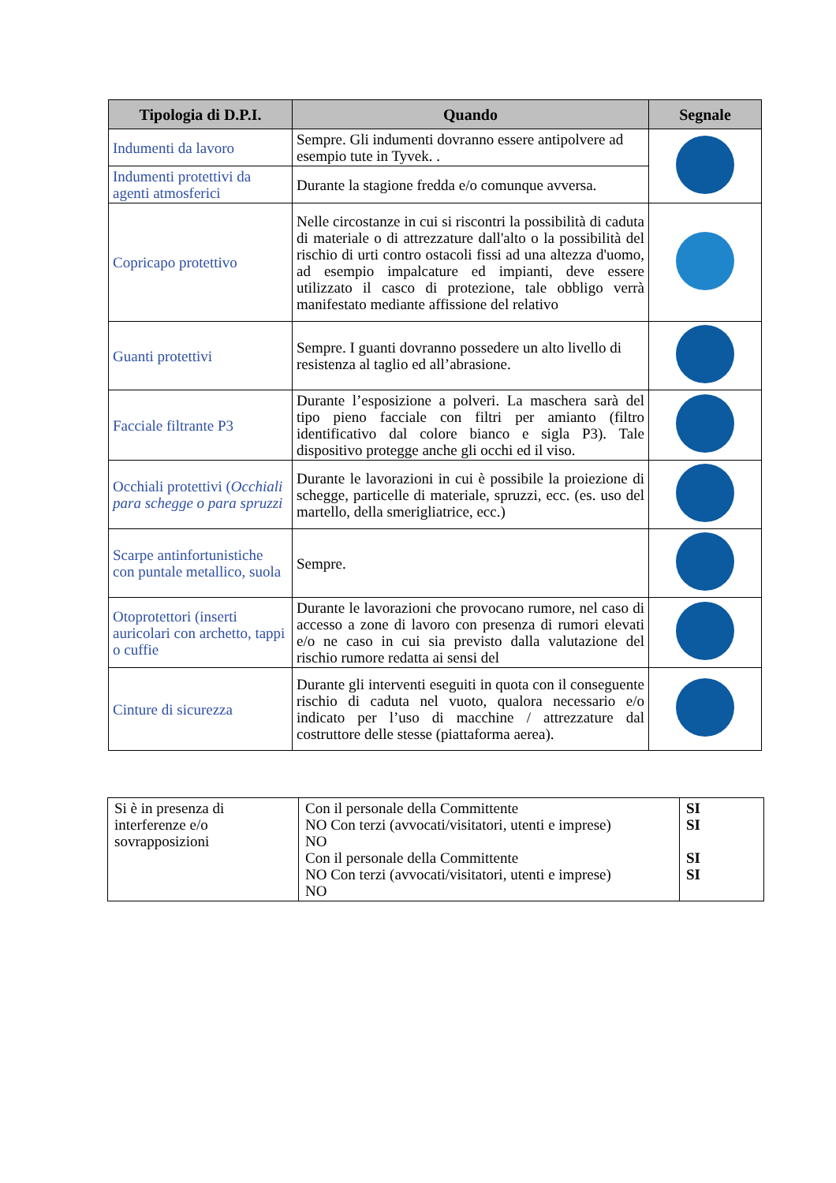| Tipologia di D.P.I. | Quando | Segnale |
| --- | --- | --- |
| Indumenti da lavoro | Sempre. Gli indumenti dovranno essere antipolvere ad esempio tute in Tyvek. . | |
| Indumenti protettivi da agenti atmosferici | Durante la stagione fredda e/o comunque avversa. | |
| Copricapo protettivo | Nelle circostanze in cui si riscontri la possibilità di caduta di materiale o di attrezzature dall'alto o la possibilità del rischio di urti contro ostacoli fissi ad una altezza d'uomo, ad esempio impalcature ed impianti, deve essere utilizzato il casco di protezione, tale obbligo verrà manifestato mediante affissione del relativo | |
| Guanti protettivi | Sempre. I guanti dovranno possedere un alto livello di resistenza al taglio ed all’abrasione. | |
| Facciale filtrante P3 | Durante l’esposizione a polveri. La maschera sarà del tipo pieno facciale con filtri per amianto (filtro identificativo dal colore bianco e sigla P3). Tale dispositivo protegge anche gli occhi ed il viso. | |
| Occhiali protettivi ( Occhiali para schegge o para spruzzi | Durante le lavorazioni in cui è possibile la proiezione di schegge, particelle di materiale, spruzzi, ecc. (es. uso del martello, della smerigliatrice, ecc.) | |
| Scarpe antinfortunistiche con puntale metallico, suola | Sempre. | |
| Otoprotettori (inserti auricolari con archetto, tappi o cuffie | Durante le lavorazioni che provocano rumore, nel caso di accesso a zone di lavoro con presenza di rumori elevati e/o ne caso in cui sia previsto dalla valutazione del rischio rumore redatta ai sensi del | |
| Cinture di sicurezza | Durante gli interventi eseguiti in quota con il conseguente rischio di caduta nel vuoto, qualora necessario e/o indicato per l’uso di macchine / attrezzature dal costruttore delle stesse (piattaforma aerea). | |
| Si è in presenza di interferenze e/o sovrapposizioni | Con il personale della Committente NO Con terzi (avvocati/visitatori, utenti e imprese) NO Con il personale della Committente NO Con terzi (avvocati/visitatori, utenti e imprese) NO | SI SI SI SI |